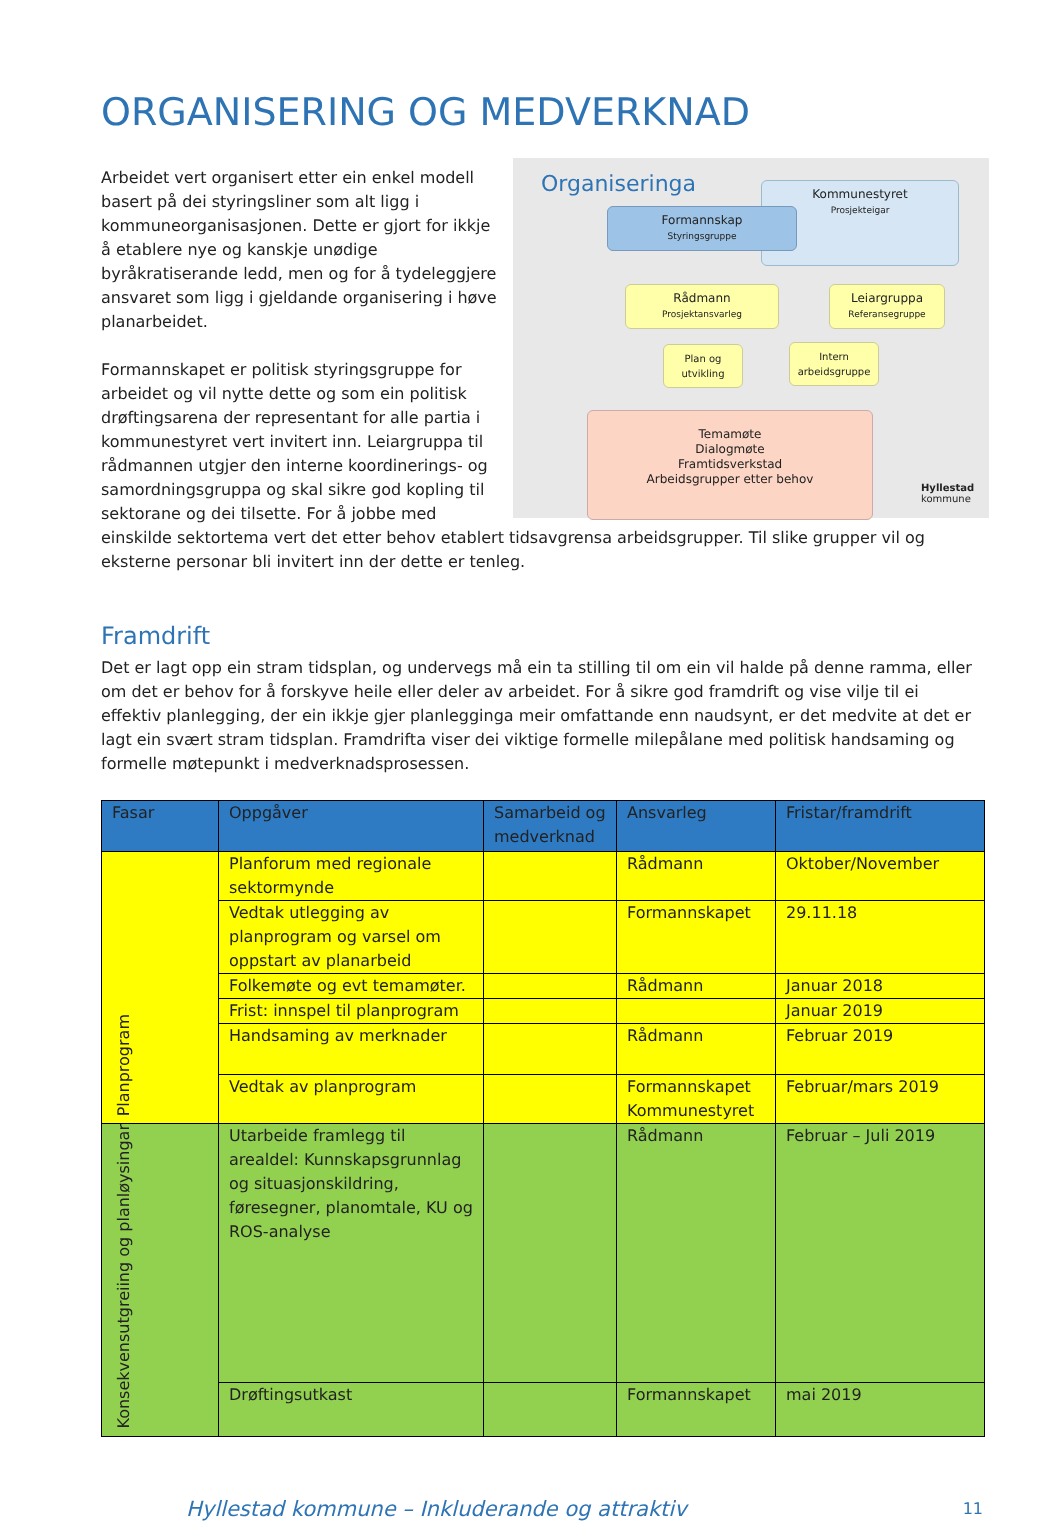ORGANISERING OG MEDVERKNAD
Organiseringa
Kommunestyret
Prosjekteigar
Formannskap
Styringsgruppe
Rådmann
Prosjektansvarleg
Leiargruppa
Referansegruppe
Plan og utvikling
Intern arbeidsgruppe
Temamøte
Dialogmøte
Framtidsverkstad
Arbeidsgrupper etter behov
Hyllestad
kommune
Arbeidet vert organisert etter ein enkel modell basert på dei styringsliner som alt ligg i kommuneorganisasjonen. Dette er gjort for ikkje å etablere nye og kanskje unødige byråkratiserande ledd, men og for å tydeleggjere ansvaret som ligg i gjeldande organisering i høve planarbeidet.
Formannskapet er politisk styringsgruppe for arbeidet og vil nytte dette og som ein politisk drøftingsarena der representant for alle partia i kommunestyret vert invitert inn. Leiargruppa til rådmannen utgjer den interne koordinerings- og samordningsgruppa og skal sikre god kopling til sektorane og dei tilsette. For å jobbe med einskilde sektortema vert det etter behov etablert tidsavgrensa arbeidsgrupper. Til slike grupper vil og eksterne personar bli invitert inn der dette er tenleg.
Framdrift
Det er lagt opp ein stram tidsplan, og undervegs må ein ta stilling til om ein vil halde på denne ramma, eller om det er behov for å forskyve heile eller deler av arbeidet. For å sikre god framdrift og vise vilje til ei effektiv planlegging, der ein ikkje gjer planlegginga meir omfattande enn naudsynt, er det medvite at det er lagt ein svært stram tidsplan. Framdrifta viser dei viktige formelle milepålane med politisk handsaming og formelle møtepunkt i medverknadsprosessen.
| Fasar | Oppgåver | Samarbeid og medverknad | Ansvarleg | Fristar/framdrift |
| --- | --- | --- | --- | --- |
| Planprogram | Planforum med regionale sektormynde | | Rådmann | Oktober/November |
| | Vedtak utlegging av planprogram og varsel om oppstart av planarbeid | | Formannskapet | 29.11.18 |
| | Folkemøte og evt temamøter. | | Rådmann | Januar 2018 |
| | Frist: innspel til planprogram | | | Januar 2019 |
| | Handsaming av merknader | | Rådmann | Februar 2019 |
| | Vedtak av planprogram | | Formannskapet Kommunestyret | Februar/mars 2019 |
| Konsekvensutgreiing og planløysingar | Utarbeide framlegg til arealdel: Kunnskapsgrunnlag og situasjonskildring, føresegner, planomtale, KU og ROS-analyse | | Rådmann | Februar – Juli 2019 |
| | Drøftingsutkast | | Formannskapet | mai 2019 |
Hyllestad kommune – Inkluderande og attraktiv 11